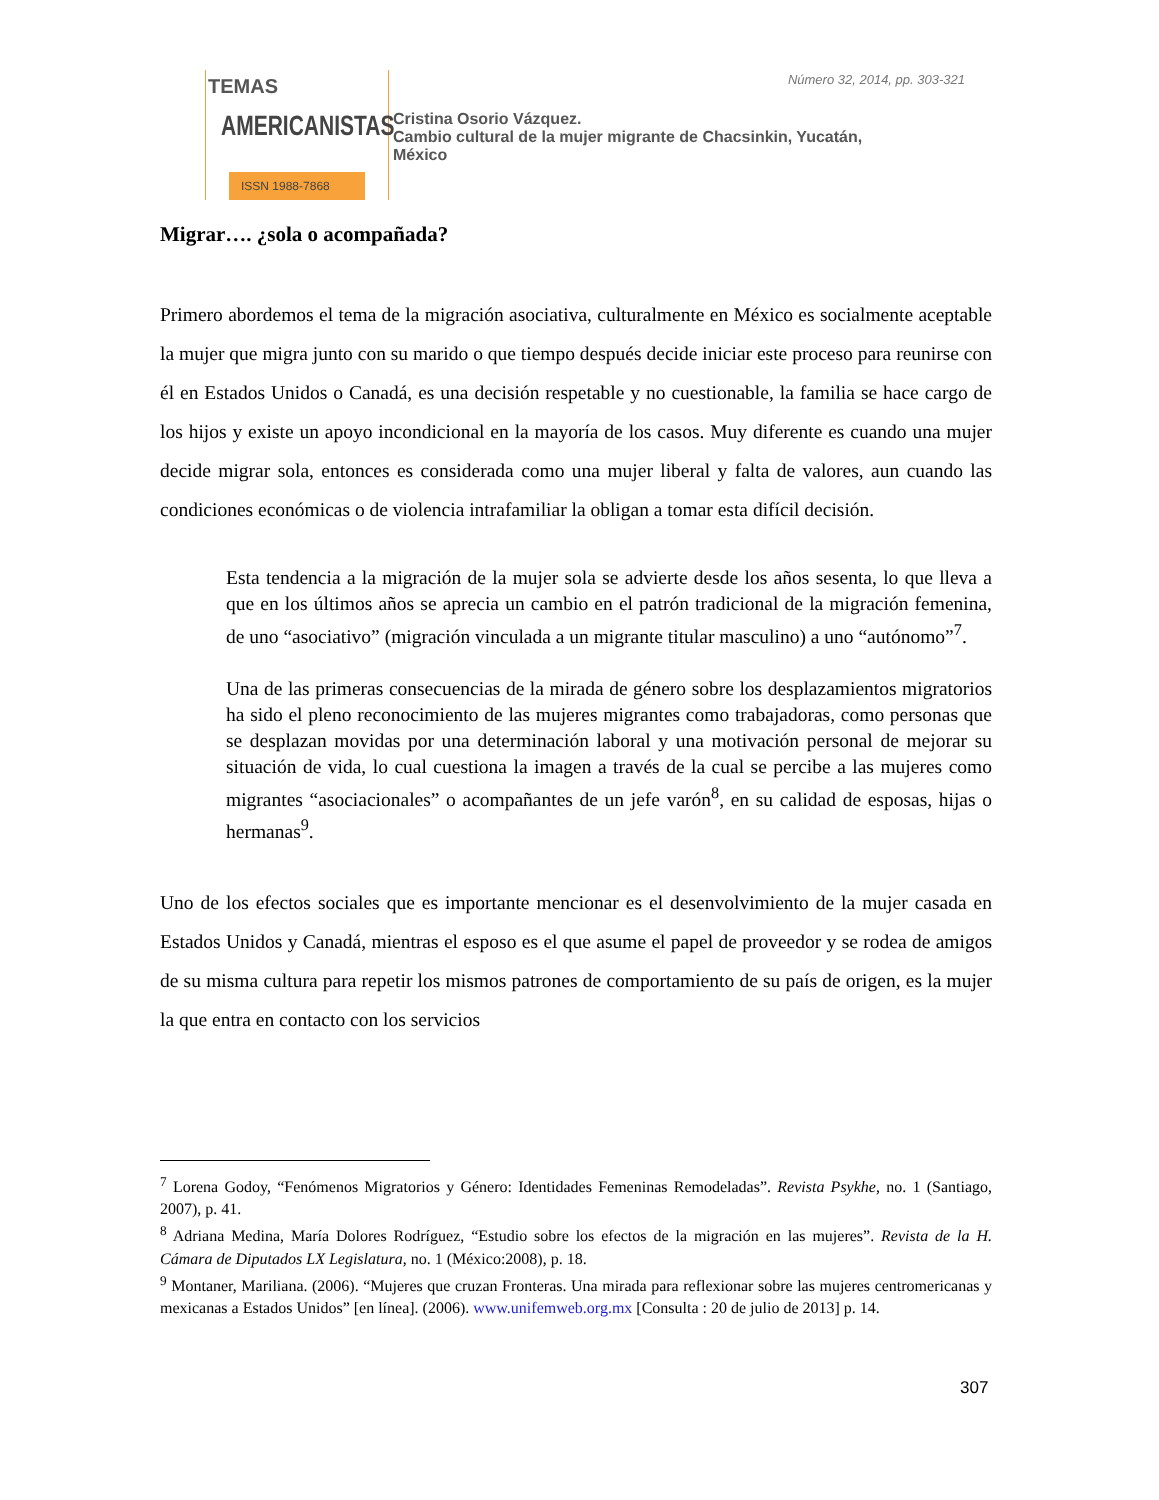TEMAS
AMERICANISTAS
ISSN 1988-7868
Número 32, 2014, pp. 303-321
Cristina Osorio Vázquez.
Cambio cultural de la mujer migrante de Chacsinkin, Yucatán,
México
Migrar…. ¿sola o acompañada?
Primero abordemos el tema de la migración asociativa, culturalmente en México es socialmente aceptable la mujer que migra junto con su marido o que tiempo después decide iniciar este proceso para reunirse con él en Estados Unidos o Canadá, es una decisión respetable y no cuestionable, la familia se hace cargo de los hijos y existe un apoyo incondicional en la mayoría de los casos. Muy diferente es cuando una mujer decide migrar sola, entonces es considerada como una mujer liberal y falta de valores, aun cuando las condiciones económicas o de violencia intrafamiliar la obligan a tomar esta difícil decisión.
Esta tendencia a la migración de la mujer sola se advierte desde los años sesenta, lo que lleva a que en los últimos años se aprecia un cambio en el patrón tradicional de la migración femenina, de uno “asociativo” (migración vinculada a un migrante titular masculino) a uno “autónomo”<sup>7</sup>.
Una de las primeras consecuencias de la mirada de género sobre los desplazamientos migratorios ha sido el pleno reconocimiento de las mujeres migrantes como trabajadoras, como personas que se desplazan movidas por una determinación laboral y una motivación personal de mejorar su situación de vida, lo cual cuestiona la imagen a través de la cual se percibe a las mujeres como migrantes “asociacionales” o acompañantes de un jefe varón<sup>8</sup>, en su calidad de esposas, hijas o hermanas<sup>9</sup>.
Uno de los efectos sociales que es importante mencionar es el desenvolvimiento de la mujer casada en Estados Unidos y Canadá, mientras el esposo es el que asume el papel de proveedor y se rodea de amigos de su misma cultura para repetir los mismos patrones de comportamiento de su país de origen, es la mujer la que entra en contacto con los servicios
<sup>7</sup> Lorena Godoy, “Fenómenos Migratorios y Género: Identidades Femeninas Remodeladas”. Revista Psykhe, no. 1 (Santiago, 2007), p. 41.
<sup>8</sup> Adriana Medina, María Dolores Rodríguez, “Estudio sobre los efectos de la migración en las mujeres”. Revista de la H. Cámara de Diputados LX Legislatura, no. 1 (México:2008), p. 18.
<sup>9</sup> Montaner, Mariliana. (2006). “Mujeres que cruzan Fronteras. Una mirada para reflexionar sobre las mujeres centromericanas y mexicanas a Estados Unidos” [en línea]. (2006). www.unifemweb.org.mx [Consulta : 20 de julio de 2013] p. 14.
307